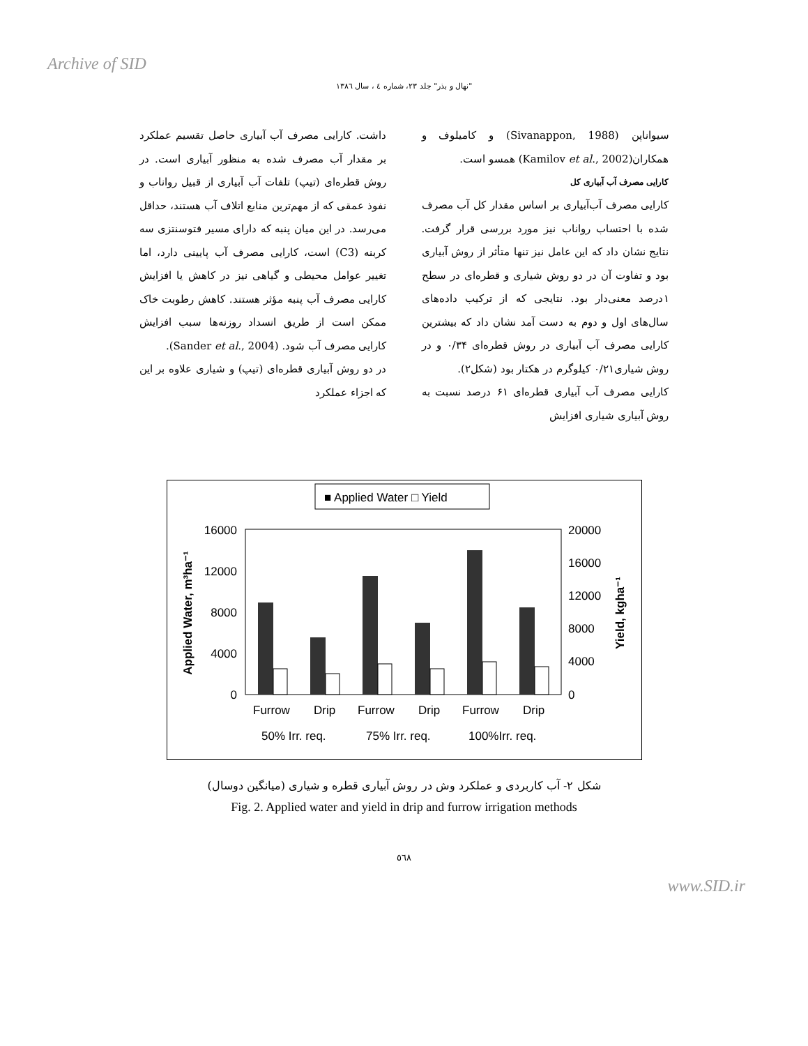Archive of SID
"نهال و بذر" جلد ۲۳، شماره ٤ ، سال ۱۳۸٦
سیواناپن (Sivanappon, 1988) و کامیلوف و همکاران(Kamilov et al., 2002) همسو است.
کارایی مصرف آب آبیاری کل
کارایی مصرف آب‌آبیاری بر اساس مقدار کل آب مصرف شده با احتساب رواناب نیز مورد بررسی قرار گرفت. نتایج نشان داد که این عامل نیز تنها متأثر از روش آبیاری بود و تفاوت آن در دو روش شیاری و قطره‌ای در سطح ۱درصد معنی‌دار بود. نتایجی که از ترکیب داده‌های سال‌های اول و دوم به دست آمد نشان داد که بیشترین کارایی مصرف آب آبیاری در روش قطره‌ای ۰/۳۴ و در روش شیاری۰/۲۱ کیلوگرم در هکتار بود (شکل۲).
کارایی مصرف آب آبیاری قطره‌ای ۶۱ درصد نسبت به روش آبیاری شیاری افزایش
داشت. کارایی مصرف آب آبیاری حاصل تقسیم عملکرد بر مقدار آب مصرف شده به منظور آبیاری است. در روش قطره‌ای (تیپ) تلفات آب آبیاری از قبیل رواناب و نفوذ عمقی که از مهم‌ترین منابع اتلاف آب هستند، حداقل می‌رسد. در این میان پنبه که دارای مسیر فتوسنتزی سه کربنه (C3) است، کارایی مصرف آب پایینی دارد، اما تغییر عوامل محیطی و گیاهی نیز در کاهش یا افزایش کارایی مصرف آب پنبه مؤثر هستند. کاهش رطوبت خاک ممکن است از طریق انسداد روزنه‌ها سبب افزایش کارایی مصرف آب شود. (Sander et al., 2004).
در دو روش آبیاری قطره‌ای (تیپ) و شیاری علاوه بر این که اجزاء عملکرد
■ Applied Water □ Yield
16000
12000
8000
4000
0
20000
16000
12000
8000
4000
0
Applied Water, m³ha⁻¹
Yield, kgha⁻¹
Furrow
Drip
Furrow
Drip
Furrow
Drip
50% Irr. req.
75% Irr. req.
100%Irr. req.
شکل ۲- آب کاربردی و عملکرد وش در روش آبیاری قطره و شیاری (میانگین دوسال)
Fig. 2. Applied water and yield in drip and furrow irrigation methods
٥٦٨
www.SID.ir